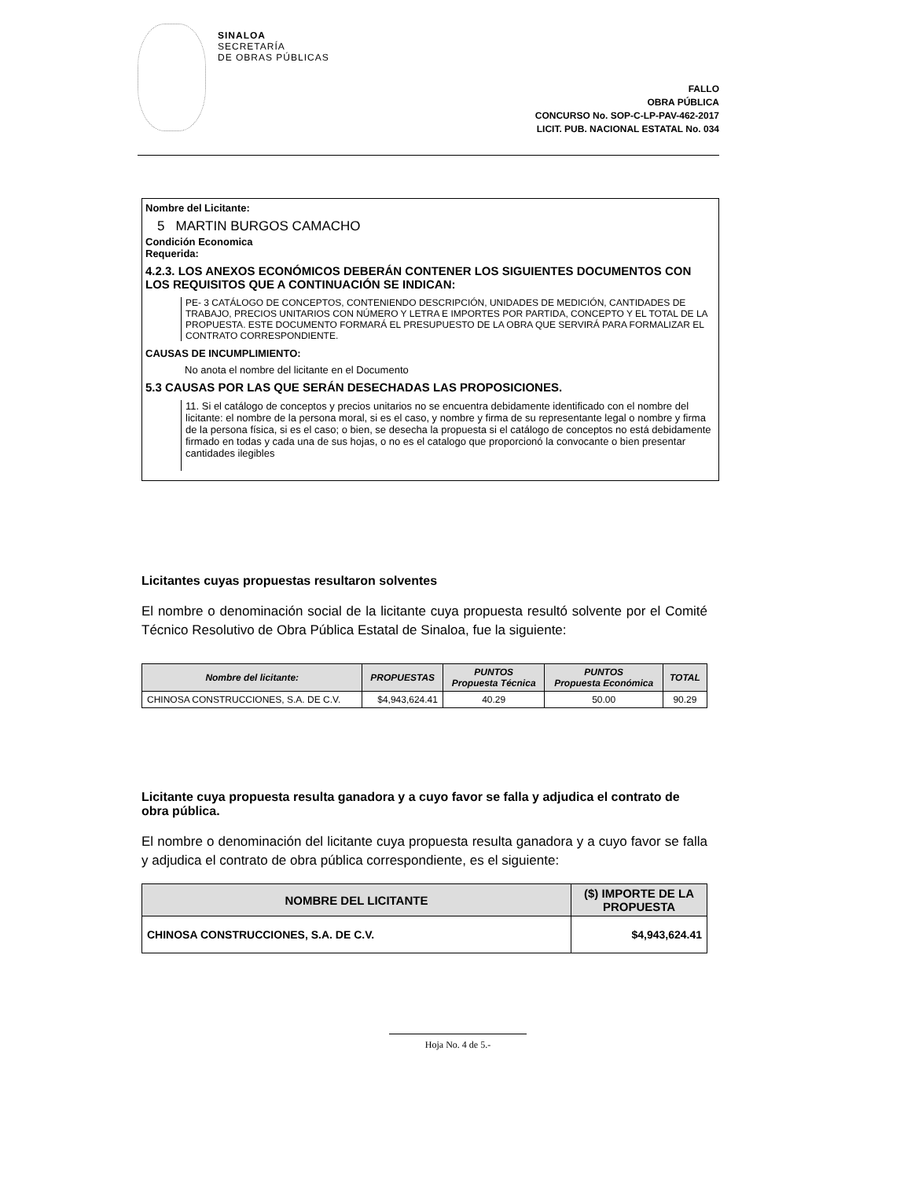SINALOA
SECRETARÍA
DE OBRAS PÚBLICAS
FALLO
OBRA PÚBLICA
CONCURSO No. SOP-C-LP-PAV-462-2017
LICIT. PUB. NACIONAL ESTATAL No. 034
Nombre del Licitante:
5 MARTIN BURGOS CAMACHO
Condición Economica
Requerida:
4.2.3. LOS ANEXOS ECONÓMICOS DEBERÁN CONTENER LOS SIGUIENTES DOCUMENTOS CON LOS REQUISITOS QUE A CONTINUACIÓN SE INDICAN:
PE- 3 CATÁLOGO DE CONCEPTOS, CONTENIENDO DESCRIPCIÓN, UNIDADES DE MEDICIÓN, CANTIDADES DE TRABAJO, PRECIOS UNITARIOS CON NÚMERO Y LETRA E IMPORTES POR PARTIDA, CONCEPTO Y EL TOTAL DE LA PROPUESTA. ESTE DOCUMENTO FORMARÁ EL PRESUPUESTO DE LA OBRA QUE SERVIRÁ PARA FORMALIZAR EL CONTRATO CORRESPONDIENTE.
CAUSAS DE INCUMPLIMIENTO:
No anota el nombre del licitante en el Documento
5.3 CAUSAS POR LAS QUE SERÁN DESECHADAS LAS PROPOSICIONES.
11. Si el catálogo de conceptos y precios unitarios no se encuentra debidamente identificado con el nombre del licitante: el nombre de la persona moral, si es el caso, y nombre y firma de su representante legal o nombre y firma de la persona física, si es el caso; o bien, se desecha la propuesta si el catálogo de conceptos no está debidamente firmado en todas y cada una de sus hojas, o no es el catalogo que proporcionó la convocante o bien presentar cantidades ilegibles
Licitantes cuyas propuestas resultaron solventes
El nombre o denominación social de la licitante cuya propuesta resultó solvente por el Comité Técnico Resolutivo de Obra Pública Estatal de Sinaloa, fue la siguiente:
| Nombre del licitante: | PROPUESTAS | PUNTOS Propuesta Técnica | PUNTOS Propuesta Económica | TOTAL |
| --- | --- | --- | --- | --- |
| CHINOSA CONSTRUCCIONES, S.A. DE C.V. | $4,943,624.41 | 40.29 | 50.00 | 90.29 |
Licitante cuya propuesta resulta ganadora y a cuyo favor se falla y adjudica el contrato de obra pública.
El nombre o denominación del licitante cuya propuesta resulta ganadora y a cuyo favor se falla y adjudica el contrato de obra pública correspondiente, es el siguiente:
| NOMBRE DEL LICITANTE | ($) IMPORTE DE LA PROPUESTA |
| --- | --- |
| CHINOSA CONSTRUCCIONES, S.A. DE C.V. | $4,943,624.41 |
Hoja No. 4 de 5.-